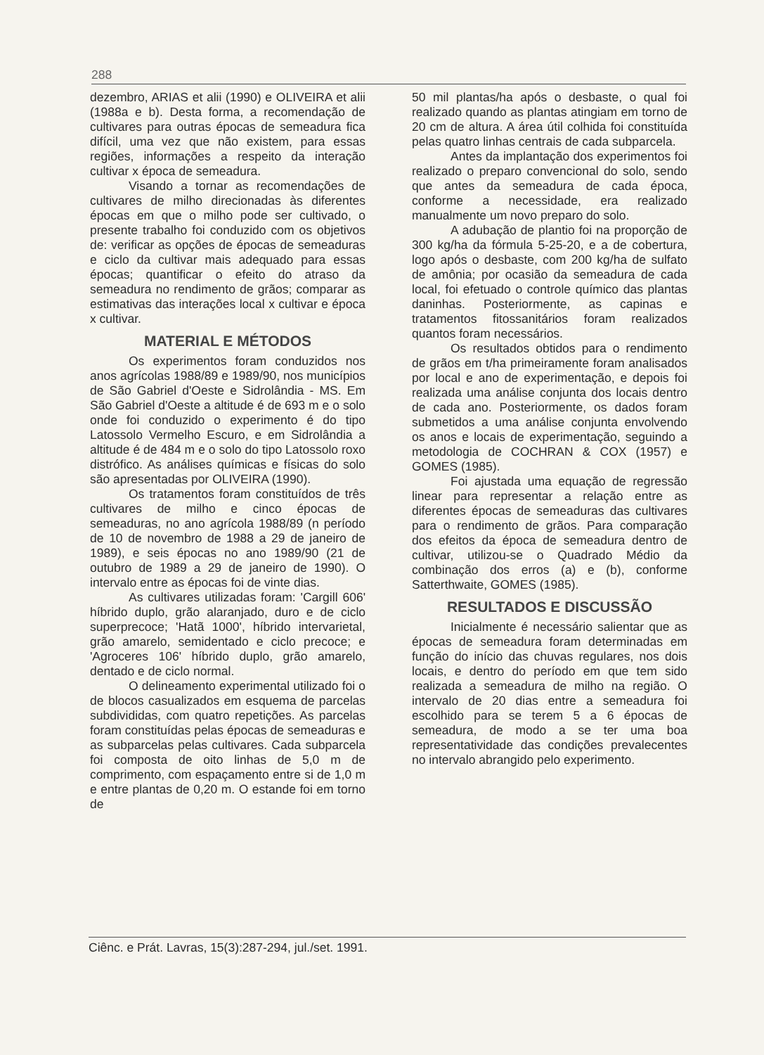288
dezembro, ARIAS et alii (1990) e OLIVEIRA et alii (1988a e b). Desta forma, a recomendação de cultivares para outras épocas de semeadura fica difícil, uma vez que não existem, para essas regiões, informações a respeito da interação cultivar x época de semeadura.
Visando a tornar as recomendações de cultivares de milho direcionadas às diferentes épocas em que o milho pode ser cultivado, o presente trabalho foi conduzido com os objetivos de: verificar as opções de épocas de semeaduras e ciclo da cultivar mais adequado para essas épocas; quantificar o efeito do atraso da semeadura no rendimento de grãos; comparar as estimativas das interações local x cultivar e época x cultivar.
MATERIAL E MÉTODOS
Os experimentos foram conduzidos nos anos agrícolas 1988/89 e 1989/90, nos municípios de São Gabriel d'Oeste e Sidrolândia - MS. Em São Gabriel d'Oeste a altitude é de 693 m e o solo onde foi conduzido o experimento é do tipo Latossolo Vermelho Escuro, e em Sidrolândia a altitude é de 484 m e o solo do tipo Latossolo roxo distrófico. As análises químicas e físicas do solo são apresentadas por OLIVEIRA (1990).
Os tratamentos foram constituídos de três cultivares de milho e cinco épocas de semeaduras, no ano agrícola 1988/89 (n período de 10 de novembro de 1988 a 29 de janeiro de 1989), e seis épocas no ano 1989/90 (21 de outubro de 1989 a 29 de janeiro de 1990). O intervalo entre as épocas foi de vinte dias.
As cultivares utilizadas foram: 'Cargill 606' híbrido duplo, grão alaranjado, duro e de ciclo superprecoce; 'Hatã 1000', híbrido intervarietal, grão amarelo, semidentado e ciclo precoce; e 'Agroceres 106' híbrido duplo, grão amarelo, dentado e de ciclo normal.
O delineamento experimental utilizado foi o de blocos casualizados em esquema de parcelas subdivididas, com quatro repetições. As parcelas foram constituídas pelas épocas de semeaduras e as subparcelas pelas cultivares. Cada subparcela foi composta de oito linhas de 5,0 m de comprimento, com espaçamento entre si de 1,0 m e entre plantas de 0,20 m. O estande foi em torno de
50 mil plantas/ha após o desbaste, o qual foi realizado quando as plantas atingiam em torno de 20 cm de altura. A área útil colhida foi constituída pelas quatro linhas centrais de cada subparcela.
Antes da implantação dos experimentos foi realizado o preparo convencional do solo, sendo que antes da semeadura de cada época, conforme a necessidade, era realizado manualmente um novo preparo do solo.
A adubação de plantio foi na proporção de 300 kg/ha da fórmula 5-25-20, e a de cobertura, logo após o desbaste, com 200 kg/ha de sulfato de amônia; por ocasião da semeadura de cada local, foi efetuado o controle químico das plantas daninhas. Posteriormente, as capinas e tratamentos fitossanitários foram realizados quantos foram necessários.
Os resultados obtidos para o rendimento de grãos em t/ha primeiramente foram analisados por local e ano de experimentação, e depois foi realizada uma análise conjunta dos locais dentro de cada ano. Posteriormente, os dados foram submetidos a uma análise conjunta envolvendo os anos e locais de experimentação, seguindo a metodologia de COCHRAN & COX (1957) e GOMES (1985).
Foi ajustada uma equação de regressão linear para representar a relação entre as diferentes épocas de semeaduras das cultivares para o rendimento de grãos. Para comparação dos efeitos da época de semeadura dentro de cultivar, utilizou-se o Quadrado Médio da combinação dos erros (a) e (b), conforme Satterthwaite, GOMES (1985).
RESULTADOS E DISCUSSÃO
Inicialmente é necessário salientar que as épocas de semeadura foram determinadas em função do início das chuvas regulares, nos dois locais, e dentro do período em que tem sido realizada a semeadura de milho na região. O intervalo de 20 dias entre a semeadura foi escolhido para se terem 5 a 6 épocas de semeadura, de modo a se ter uma boa representatividade das condições prevalecentes no intervalo abrangido pelo experimento.
Ciênc. e Prát. Lavras, 15(3):287-294, jul./set. 1991.